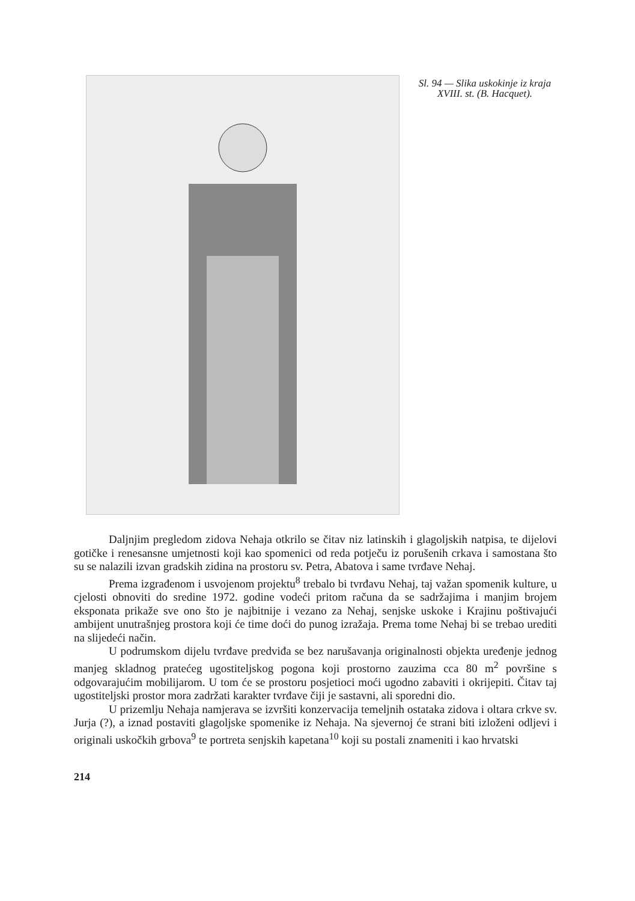Sl. 94 — Slika uskokinje iz kraja XVIII. st. (B. Hacquet).
Daljnjim pregledom zidova Nehaja otkrilo se čitav niz latinskih i glagoljskih natpisa, te dijelovi gotičke i renesansne umjetnosti koji kao spomenici od reda potječu iz porušenih crkava i samostana što su se nalazili izvan gradskih zidina na prostoru sv. Petra, Abatova i same tvrđave Nehaj.
Prema izgrađenom i usvojenom projektu<sup>8</sup> trebalo bi tvrđavu Nehaj, taj važan spomenik kulture, u cjelosti obnoviti do sredine 1972. godine vodeći pritom računa da se sadržajima i manjim brojem eksponata prikaže sve ono što je najbitnije i vezano za Nehaj, senjske uskoke i Krajinu poštivajući ambijent unutrašnjeg prostora koji će time doći do punog izražaja. Prema tome Nehaj bi se trebao urediti na slijedeći način.
U podrumskom dijelu tvrđave predviđa se bez narušavanja originalnosti objekta uređenje jednog manjeg skladnog pratećeg ugostiteljskog pogona koji prostorno zauzima cca 80 m<sup>2</sup> površine s odgovarajućim mobilijarom. U tom će se prostoru posjetioci moći ugodno zabaviti i okrijepiti. Čitav taj ugostiteljski prostor mora zadržati karakter tvrđave čiji je sastavni, ali sporedni dio.
U prizemlju Nehaja namjerava se izvršiti konzervacija temeljnih ostataka zidova i oltara crkve sv. Jurja (?), a iznad postaviti glagoljske spomenike iz Nehaja. Na sjevernoj će strani biti izloženi odljevi i originali uskočkih grbova<sup>9</sup> te portreta senjskih kapetana<sup>10</sup> koji su postali znameniti i kao hrvatski
214